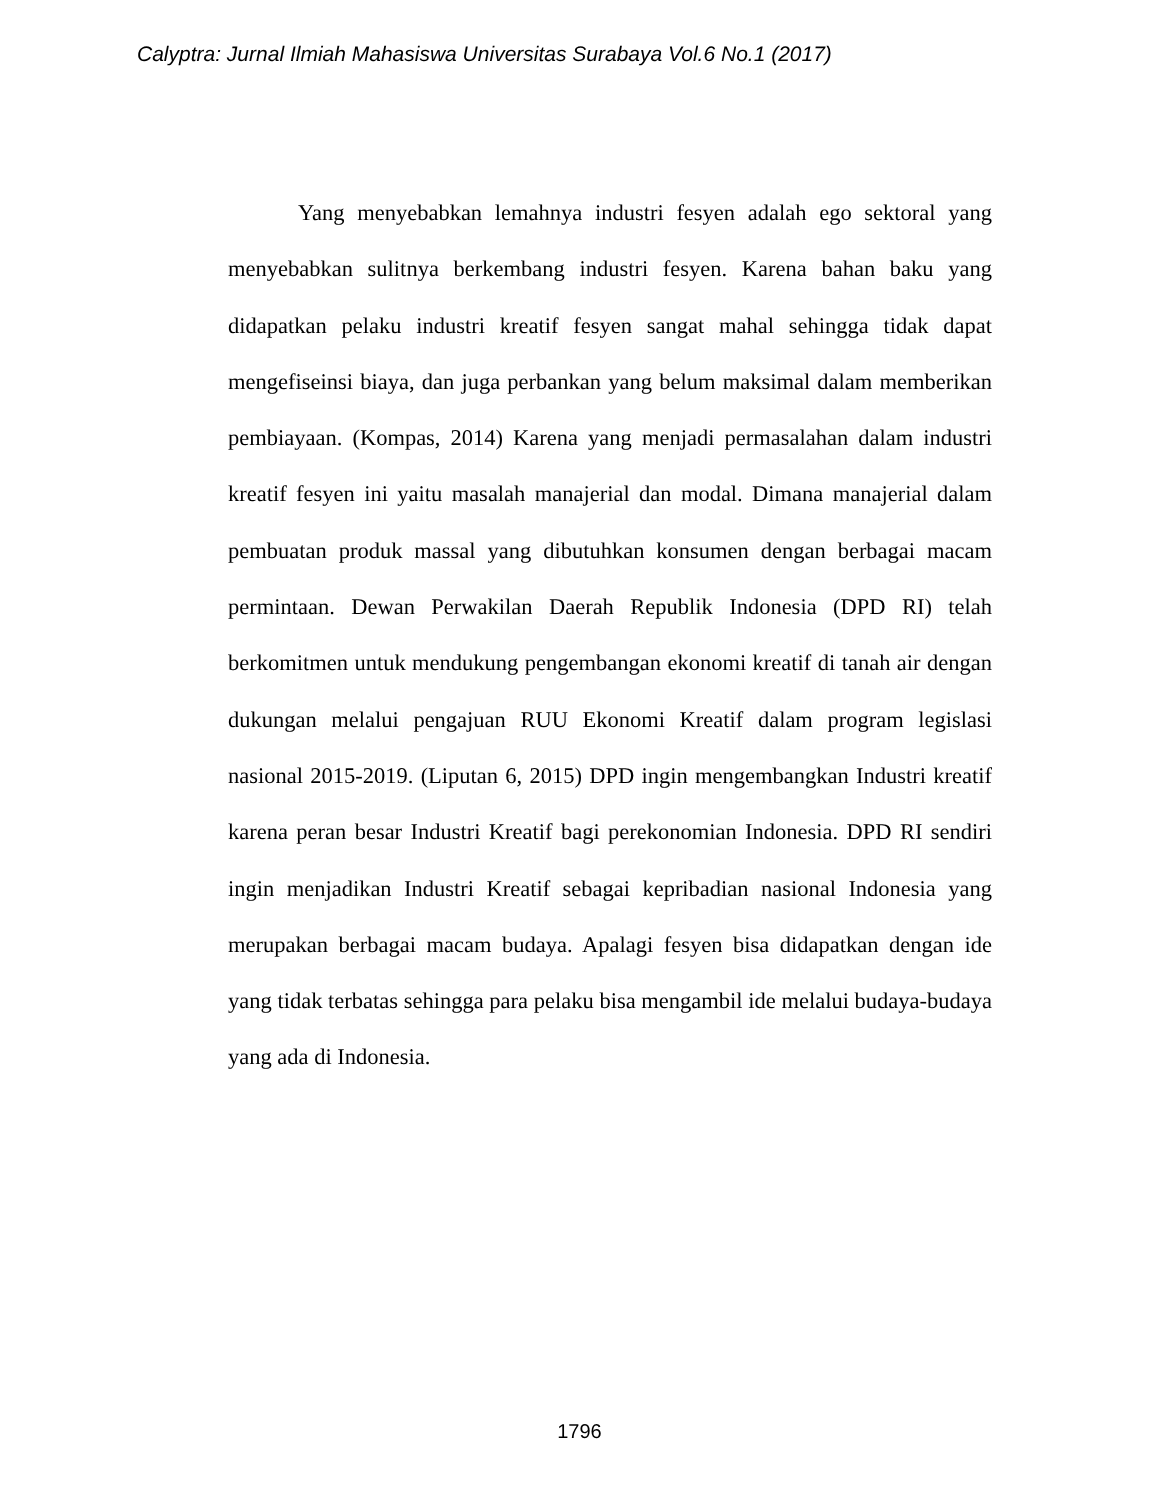Calyptra: Jurnal Ilmiah Mahasiswa Universitas Surabaya Vol.6 No.1 (2017)
Yang menyebabkan lemahnya industri fesyen adalah ego sektoral yang menyebabkan sulitnya berkembang industri fesyen. Karena bahan baku yang didapatkan pelaku industri kreatif fesyen sangat mahal sehingga tidak dapat mengefiseinsi biaya, dan juga perbankan yang belum maksimal dalam memberikan pembiayaan. (Kompas, 2014) Karena yang menjadi permasalahan dalam industri kreatif fesyen ini yaitu masalah manajerial dan modal. Dimana manajerial dalam pembuatan produk massal yang dibutuhkan konsumen dengan berbagai macam permintaan. Dewan Perwakilan Daerah Republik Indonesia (DPD RI) telah berkomitmen untuk mendukung pengembangan ekonomi kreatif di tanah air dengan dukungan melalui pengajuan RUU Ekonomi Kreatif dalam program legislasi nasional 2015-2019. (Liputan 6, 2015) DPD ingin mengembangkan Industri kreatif karena peran besar Industri Kreatif bagi perekonomian Indonesia. DPD RI sendiri ingin menjadikan Industri Kreatif sebagai kepribadian nasional Indonesia yang merupakan berbagai macam budaya. Apalagi fesyen bisa didapatkan dengan ide yang tidak terbatas sehingga para pelaku bisa mengambil ide melalui budaya-budaya yang ada di Indonesia.
1796